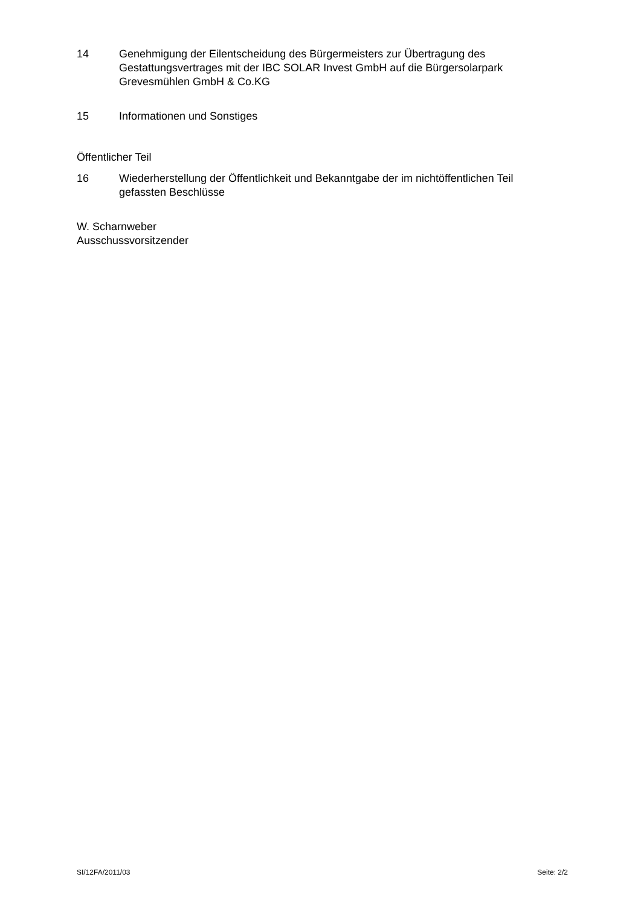14 Genehmigung der Eilentscheidung des Bürgermeisters zur Übertragung des Gestattungsvertrages mit der IBC SOLAR Invest GmbH auf die Bürgersolarpark Grevesmühlen GmbH & Co.KG
15 Informationen und Sonstiges
Öffentlicher Teil
16 Wiederherstellung der Öffentlichkeit und Bekanntgabe der im nichtöffentlichen Teil gefassten Beschlüsse
W. Scharnweber
Ausschussvorsitzender
SI/12FA/2011/03 Seite: 2/2